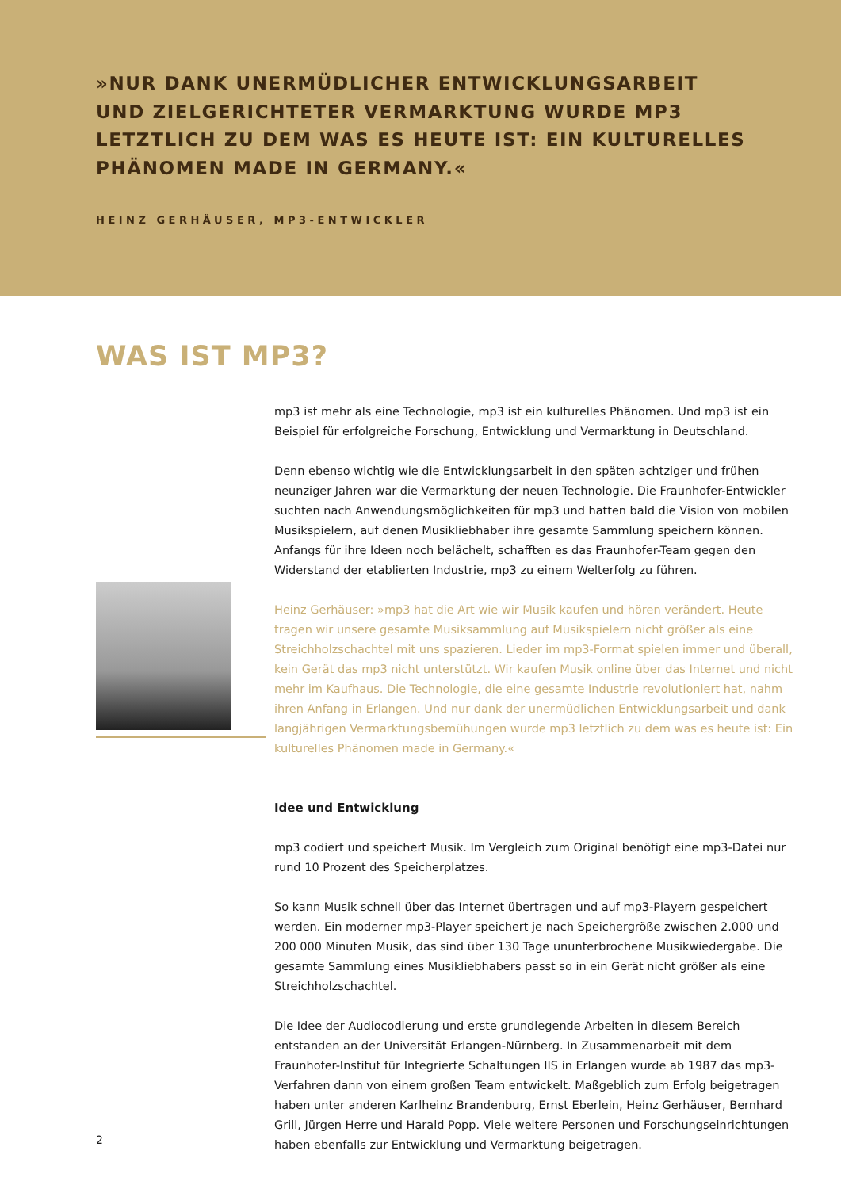»NUR DANK UNERMÜDLICHER ENTWICKLUNGSARBEIT UND ZIELGERICHTETER VERMARKTUNG WURDE MP3 LETZTLICH ZU DEM WAS ES HEUTE IST: EIN KULTURELLES PHÄNOMEN MADE IN GERMANY.«
HEINZ GERHÄUSER, MP3-ENTWICKLER
WAS IST MP3?
mp3 ist mehr als eine Technologie, mp3 ist ein kulturelles Phänomen. Und mp3 ist ein Beispiel für erfolgreiche Forschung, Entwicklung und Vermarktung in Deutschland.
Denn ebenso wichtig wie die Entwicklungsarbeit in den späten achtziger und frühen neunziger Jahren war die Vermarktung der neuen Technologie. Die Fraunhofer-Entwickler suchten nach Anwendungsmöglichkeiten für mp3 und hatten bald die Vision von mobilen Musikspielern, auf denen Musikliebhaber ihre gesamte Sammlung speichern können. Anfangs für ihre Ideen noch belächelt, schafften es das Fraunhofer-Team gegen den Widerstand der etablierten Industrie, mp3 zu einem Welterfolg zu führen.
Heinz Gerhäuser: »mp3 hat die Art wie wir Musik kaufen und hören verändert. Heute tragen wir unsere gesamte Musiksammlung auf Musikspielern nicht größer als eine Streichholzschachtel mit uns spazieren. Lieder im mp3-Format spielen immer und überall, kein Gerät das mp3 nicht unterstützt. Wir kaufen Musik online über das Internet und nicht mehr im Kaufhaus. Die Technologie, die eine gesamte Industrie revolutioniert hat, nahm ihren Anfang in Erlangen. Und nur dank der unermüdlichen Entwicklungsarbeit und dank langjährigen Vermarktungsbemühungen wurde mp3 letztlich zu dem was es heute ist: Ein kulturelles Phänomen made in Germany.«
Idee und Entwicklung
mp3 codiert und speichert Musik. Im Vergleich zum Original benötigt eine mp3-Datei nur rund 10 Prozent des Speicherplatzes.
So kann Musik schnell über das Internet übertragen und auf mp3-Playern gespeichert werden. Ein moderner mp3-Player speichert je nach Speichergröße zwischen 2.000 und 200 000 Minuten Musik, das sind über 130 Tage ununterbrochene Musikwiedergabe. Die gesamte Sammlung eines Musikliebhabers passt so in ein Gerät nicht größer als eine Streichholzschachtel.
Die Idee der Audiocodierung und erste grundlegende Arbeiten in diesem Bereich entstanden an der Universität Erlangen-Nürnberg. In Zusammenarbeit mit dem Fraunhofer-Institut für Integrierte Schaltungen IIS in Erlangen wurde ab 1987 das mp3-Verfahren dann von einem großen Team entwickelt. Maßgeblich zum Erfolg beigetragen haben unter anderen Karlheinz Brandenburg, Ernst Eberlein, Heinz Gerhäuser, Bernhard Grill, Jürgen Herre und Harald Popp. Viele weitere Personen und Forschungseinrichtungen haben ebenfalls zur Entwicklung und Vermarktung beigetragen.
2